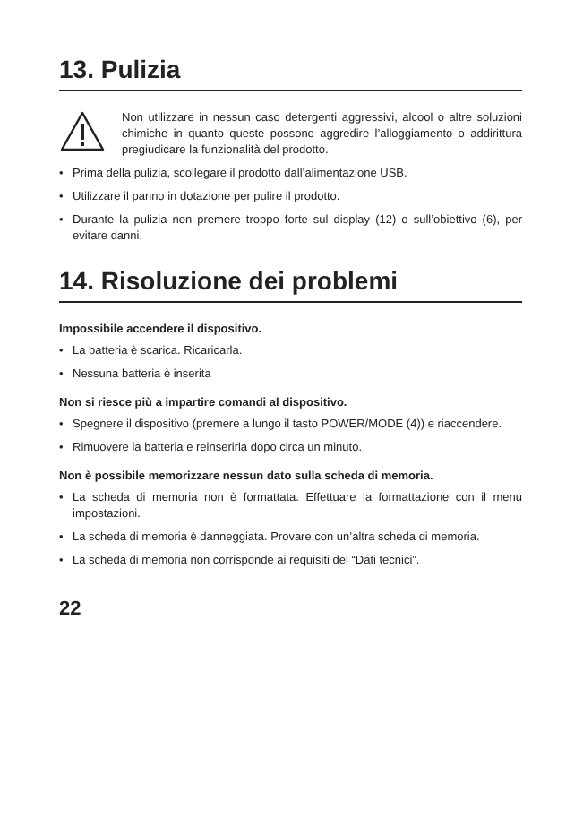13. Pulizia
Non utilizzare in nessun caso detergenti aggressivi, alcool o altre soluzioni chimiche in quanto queste possono aggredire l’alloggiamento o addirittura pregiudicare la funzionalità del prodotto.
• Prima della pulizia, scollegare il prodotto dall’alimentazione USB.
• Utilizzare il panno in dotazione per pulire il prodotto.
• Durante la pulizia non premere troppo forte sul display (12) o sull’obiettivo (6), per evitare danni.
14. Risoluzione dei problemi
Impossibile accendere il dispositivo.
• La batteria è scarica. Ricaricarla.
• Nessuna batteria è inserita
Non si riesce più a impartire comandi al dispositivo.
• Spegnere il dispositivo (premere a lungo il tasto POWER/MODE (4)) e riaccendere.
• Rimuovere la batteria e reinserirla dopo circa un minuto.
Non è possibile memorizzare nessun dato sulla scheda di memoria.
• La scheda di memoria non è formattata. Effettuare la formattazione con il menu impostazioni.
• La scheda di memoria è danneggiata. Provare con un’altra scheda di memoria.
• La scheda di memoria non corrisponde ai requisiti dei “Dati tecnici”.
22